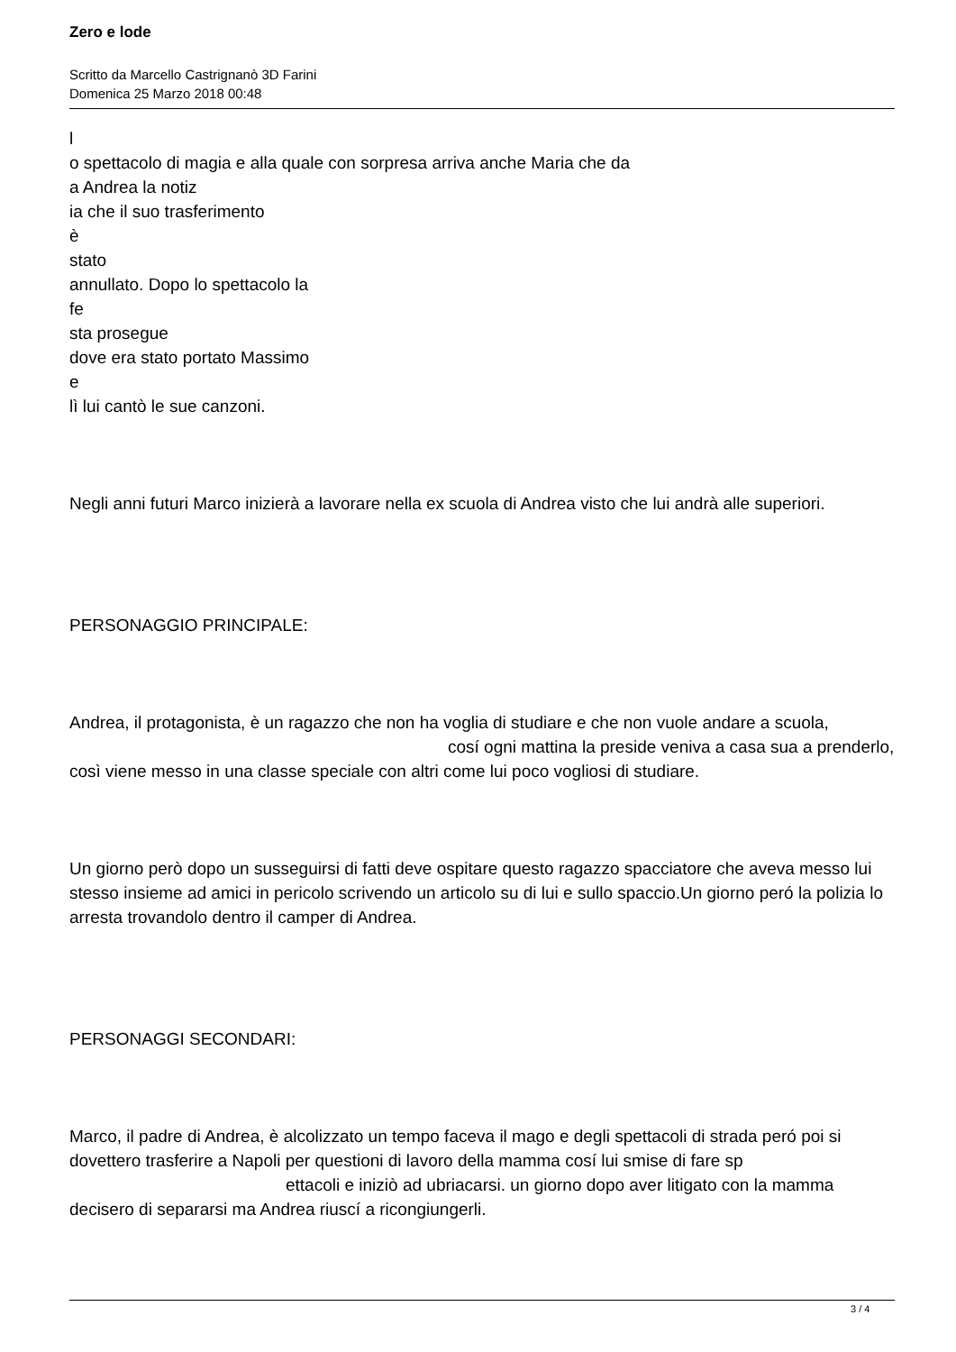Zero e lode
Scritto da Marcello Castrignanò 3D Farini
Domenica 25 Marzo 2018 00:48
l
o spettacolo di magia e alla quale con sorpresa arriva anche Maria che da
a Andrea la notiz
ia che il suo trasferimento
è
stato
annullato. Dopo lo spettacolo la
fe
sta prosegue
dove era stato portato Massimo
e
lì lui cantò le sue canzoni.
Negli anni futuri Marco inizierà a lavorare nella ex scuola di Andrea visto che lui andrà alle superiori.
PERSONAGGIO PRINCIPALE:
Andrea, il protagonista, è un ragazzo che non ha voglia di studiare e che non vuole andare a scuola, cosí ogni mattina la preside veniva a casa sua a prenderlo, così viene messo in una classe speciale con altri come lui poco vogliosi di studiare.
Un giorno però dopo un susseguirsi di fatti deve ospitare questo ragazzo spacciatore che aveva messo lui stesso insieme ad amici in pericolo scrivendo un articolo su di lui e sullo spaccio.Un giorno peró la polizia lo arresta trovandolo dentro il camper di Andrea.
PERSONAGGI SECONDARI:
Marco, il padre di Andrea, è alcolizzato un tempo faceva il mago e degli spettacoli di strada peró poi si dovettero trasferire a Napoli per questioni di lavoro della mamma cosí lui smise di fare sp ettacoli e iniziò ad ubriacarsi. un giorno dopo aver litigato con la mamma decisero di separarsi ma Andrea riuscí a ricongiungerli.
3 / 4